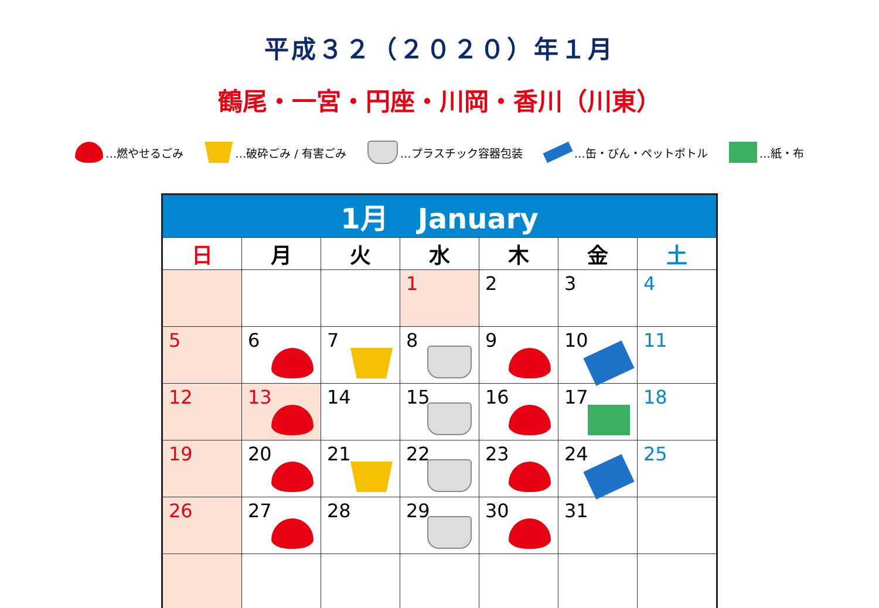平成３２（２０２０）年１月
鶴尾・一宮・円座・川岡・香川（川東）
…燃やせるごみ …破砕ごみ / 有害ごみ …プラスチック容器包装 …缶・びん・ペットボトル …紙・布
| 1月 January | | | | | | |
| --- | --- | --- | --- | --- | --- | --- |
| 日 | 月 | 火 | 水 | 木 | 金 | 土 |
| | | | 1 | 2 | 3 | 4 |
| 5 | 6 | 7 | 8 | 9 | 10 | 11 |
| 12 | 13 | 14 | 15 | 16 | 17 | 18 |
| 19 | 20 | 21 | 22 | 23 | 24 | 25 |
| 26 | 27 | 28 | 29 | 30 | 31 | |